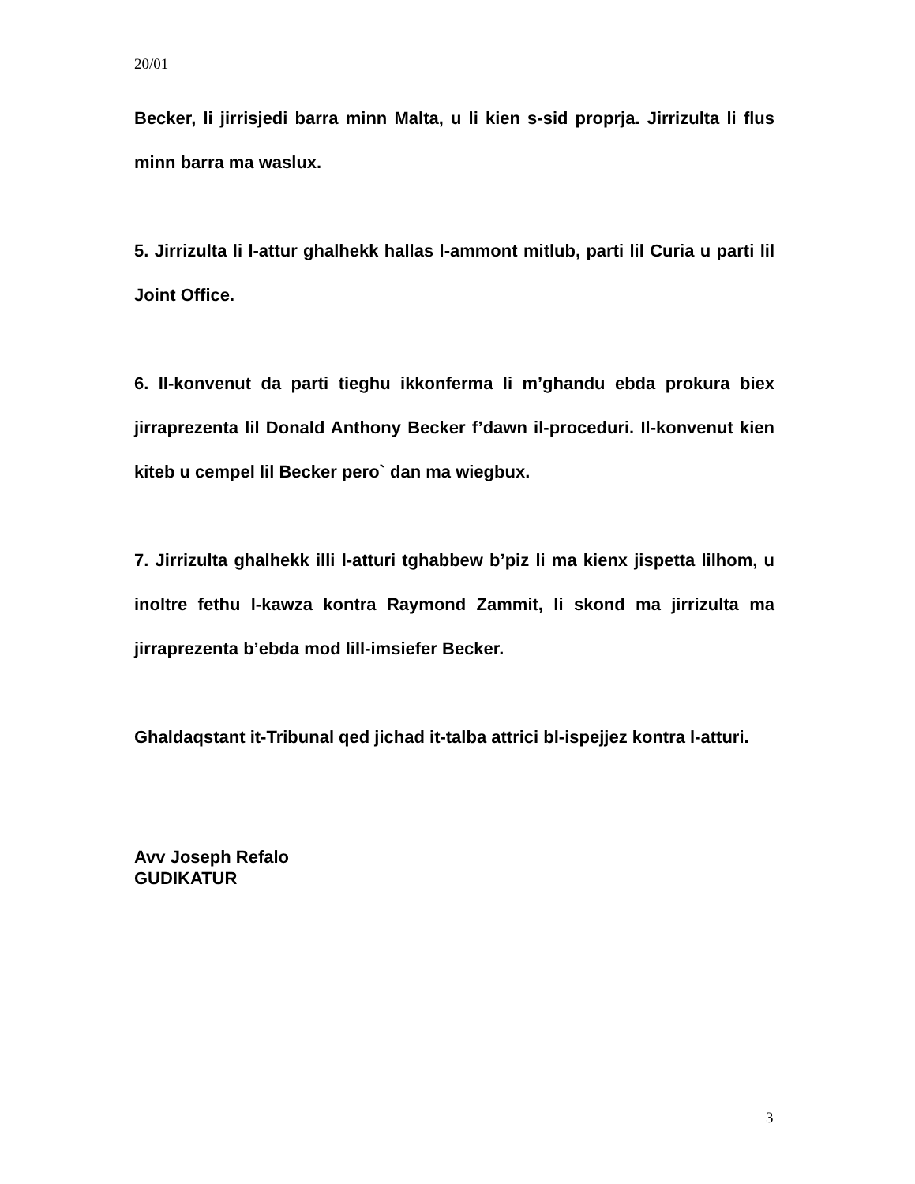20/01
Becker, li jirrisjedi barra minn Malta, u li kien s-sid proprja. Jirrizulta li flus minn barra ma waslux.
5. Jirrizulta li l-attur ghalhekk hallas l-ammont mitlub, parti lil Curia u parti lil Joint Office.
6. Il-konvenut da parti tieghu ikkonferma li m’ghandu ebda prokura biex jirraprezenta lil Donald Anthony Becker f’dawn il-proceduri. Il-konvenut kien kiteb u cempel lil Becker pero` dan ma wiegbux.
7. Jirrizulta ghalhekk illi l-atturi tghabbew b’piz li ma kienx jispetta lilhom, u inoltre fethu l-kawza kontra Raymond Zammit, li skond ma jirrizulta ma jirraprezenta b’ebda mod lill-imsiefer Becker.
Ghaldaqstant it-Tribunal qed jichad it-talba attrici bl-ispejjez kontra l-atturi.
Avv Joseph Refalo
GUDIKATUR
3